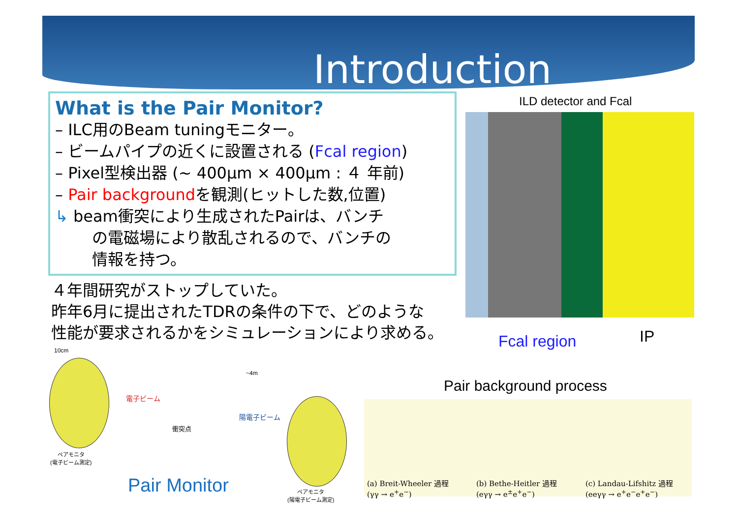Introduction
What is the Pair Monitor?
– ILC用のBeam tuningモニター。
– ビームパイプの近くに設置される (Fcal region)
– Pixel型検出器 (~ 400μm × 400μm : ４ 年前)
– Pair backgroundを観測(ヒットした数,位置)
↳ beam衝突により生成されたPairは、バンチ
の電磁場により散乱されるので、バンチの
情報を持つ。
４年間研究がストップしていた。
昨年6月に提出されたTDRの条件の下で、どのような
性能が要求されるかをシミュレーションにより求める。
ILD detector and Fcal
Fcal region IP
Pair background process
10cm
~4m
電子ビーム
陽電子ビーム
衝突点
ペアモニタ
(電子ビーム測定)
ペアモニタ
(陽電子ビーム測定)
Pair Monitor
(a) Breit-Wheeler 過程
(γγ → e<sup>+</sup>e<sup>−</sup>)
(b) Bethe-Heitler 過程
(eγγ → e<sup>±</sup>e<sup>+</sup>e<sup>−</sup>)
(c) Landau-Lifshitz 過程
(eeγγ → e<sup>+</sup>e<sup>−</sup>e<sup>+</sup>e<sup>−</sup>)